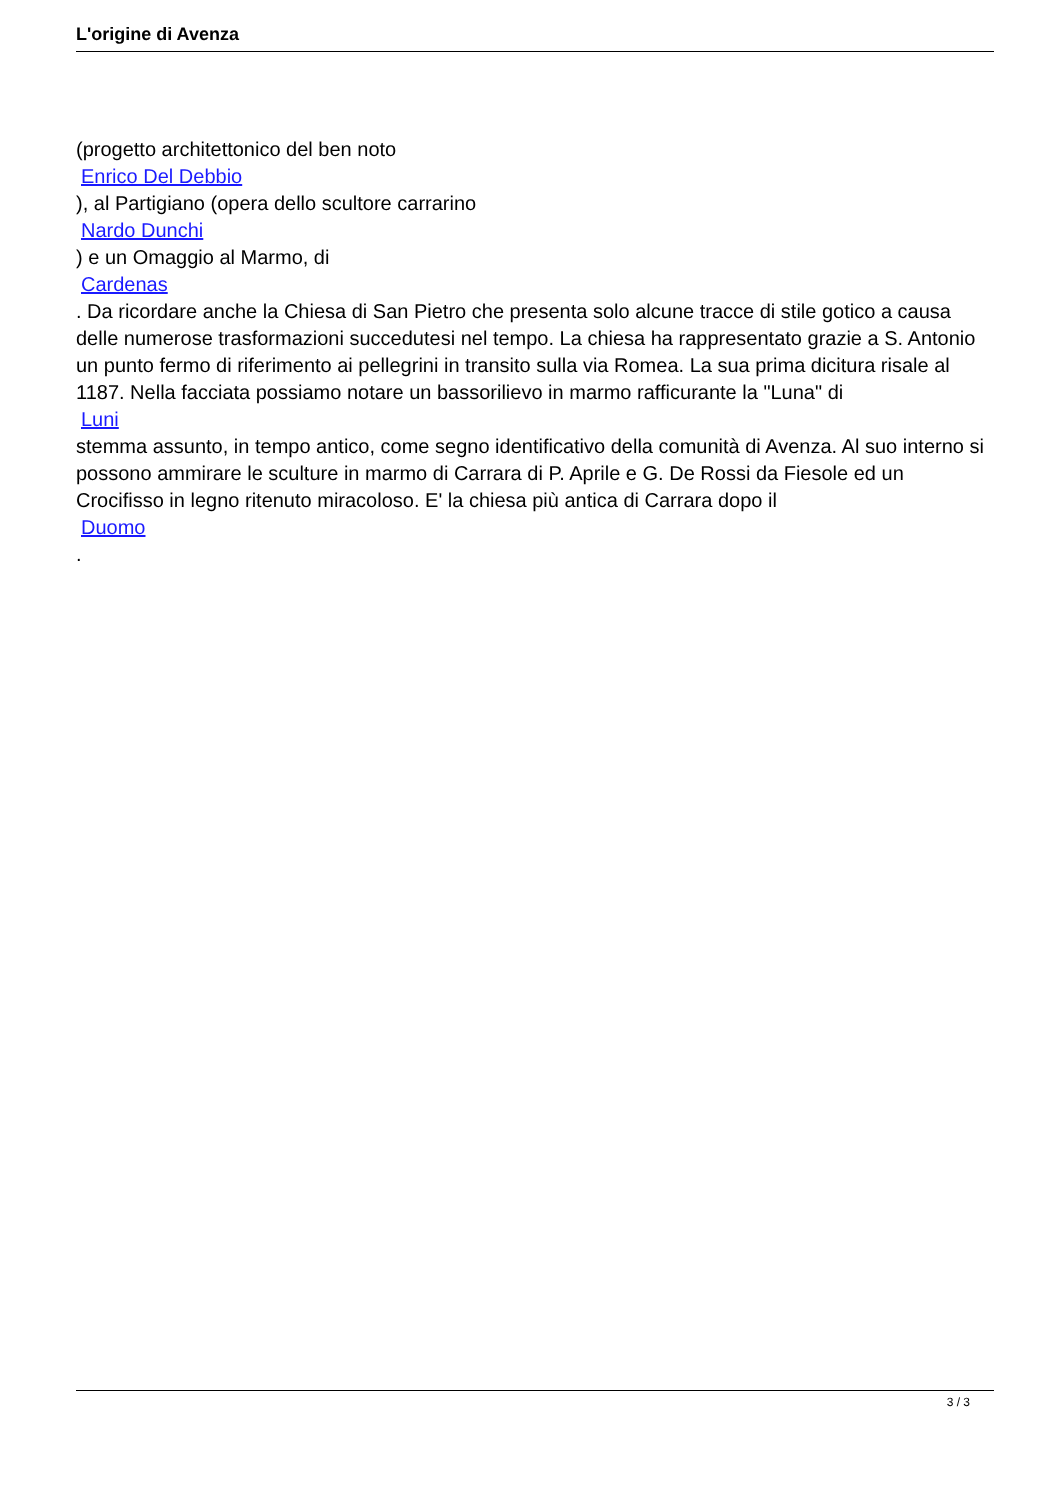L'origine di Avenza
(progetto architettonico del ben noto
Enrico Del Debbio
), al Partigiano (opera dello scultore carrarino
Nardo Dunchi
) e un Omaggio al Marmo, di
Cardenas
. Da ricordare anche la Chiesa di San Pietro che presenta solo alcune tracce di stile gotico a causa delle numerose trasformazioni succedutesi nel tempo. La chiesa ha rappresentato grazie a S. Antonio un punto fermo di riferimento ai pellegrini in transito sulla via Romea. La sua prima dicitura risale al 1187. Nella facciata possiamo notare un bassorilievo in marmo rafficurante la "Luna" di
Luni
stemma assunto, in tempo antico, come segno identificativo della comunità di Avenza. Al suo interno si possono ammirare le sculture in marmo di Carrara di P. Aprile e G. De Rossi da Fiesole ed un Crocifisso in legno ritenuto miracoloso. E' la chiesa più antica di Carrara dopo il
Duomo
.
3 / 3